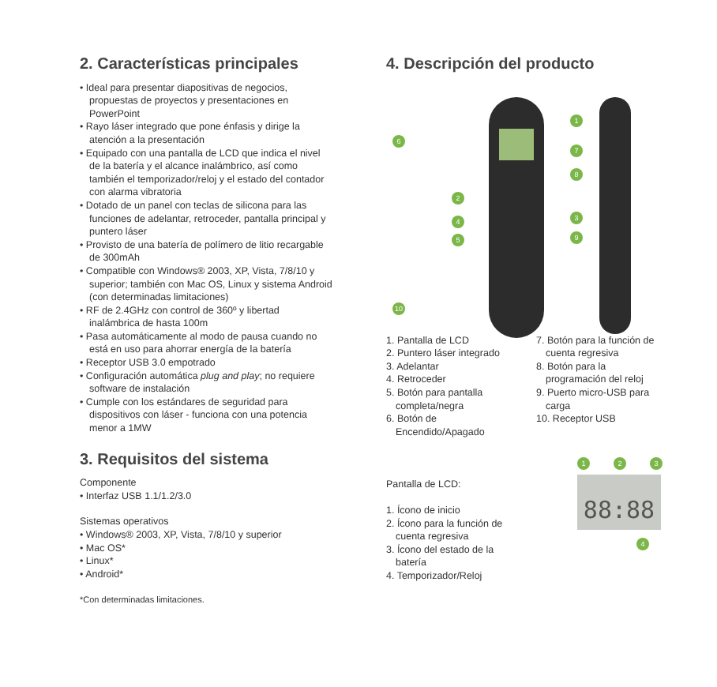2. Características principales
• Ideal para presentar diapositivas de negocios, propuestas de proyectos y presentaciones en PowerPoint
• Rayo láser integrado que pone énfasis y dirige la atención a la presentación
• Equipado con una pantalla de LCD que indica el nivel de la batería y el alcance inalámbrico, así como también el temporizador/reloj y el estado del contador con alarma vibratoria
• Dotado de un panel con teclas de silicona para las funciones de adelantar, retroceder, pantalla principal y puntero láser
• Provisto de una batería de polímero de litio recargable de 300mAh
• Compatible con Windows® 2003, XP, Vista, 7/8/10 y superior; también con Mac OS, Linux y sistema Android (con determinadas limitaciones)
• RF de 2.4GHz con control de 360º y libertad inalámbrica de hasta 100m
• Pasa automáticamente al modo de pausa cuando no está en uso para ahorrar energía de la batería
• Receptor USB 3.0 empotrado
• Configuración automática plug and play; no requiere software de instalación
• Cumple con los estándares de seguridad para dispositivos con láser - funciona con una potencia menor a 1MW
3. Requisitos del sistema
Componente
• Interfaz USB 1.1/1.2/3.0
Sistemas operativos
• Windows® 2003, XP, Vista, 7/8/10 y superior
• Mac OS*
• Linux*
• Android*
*Con determinadas limitaciones.
4. Descripción del producto
1
2
3
4
5
6
7
8
9
10
1. Pantalla de LCD
2. Puntero láser integrado
3. Adelantar
4. Retroceder
5. Botón para pantalla completa/negra
6. Botón de Encendido/Apagado
7. Botón para la función de cuenta regresiva
8. Botón para la programación del reloj
9. Puerto micro-USB para carga
10. Receptor USB
Pantalla de LCD:
1. Ícono de inicio
2. Ícono para la función de cuenta regresiva
3. Ícono del estado de la batería
4. Temporizador/Reloj
1 2 3
88:88
4